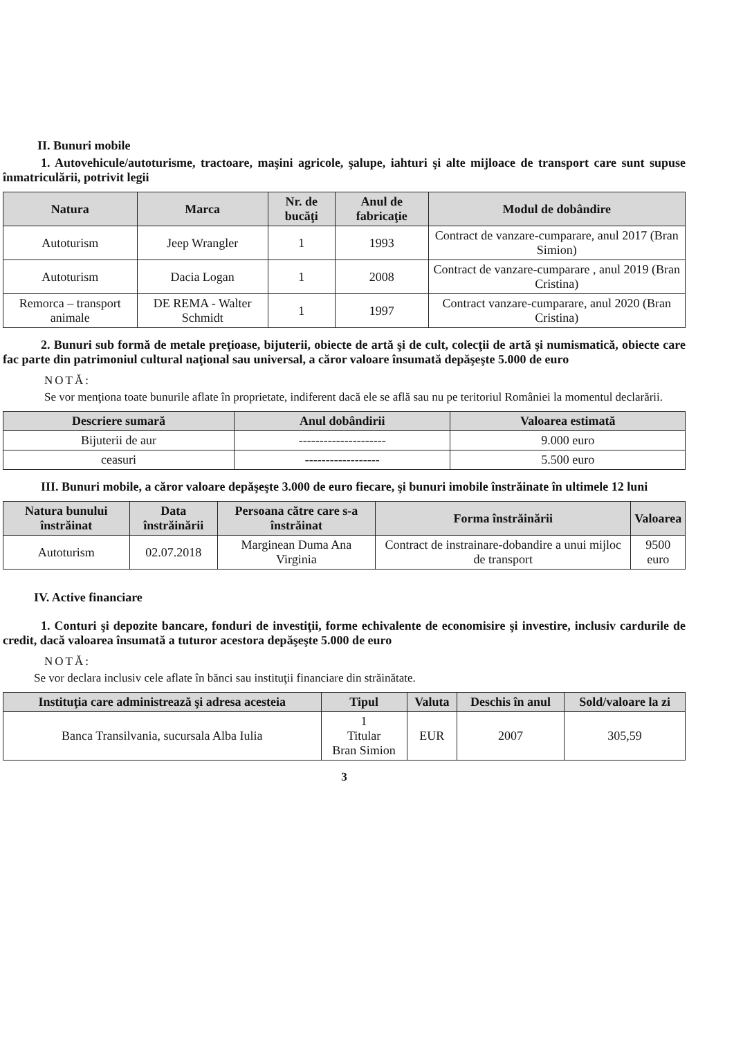II. Bunuri mobile
1. Autovehicule/autoturisme, tractoare, maşini agricole, şalupe, iahturi şi alte mijloace de transport care sunt supuse înmatriculării, potrivit legii
| Natura | Marca | Nr. de bucăţi | Anul de fabricaţie | Modul de dobândire |
| --- | --- | --- | --- | --- |
| Autoturism | Jeep Wrangler | 1 | 1993 | Contract de vanzare-cumparare, anul 2017 (Bran Simion) |
| Autoturism | Dacia Logan | 1 | 2008 | Contract de vanzare-cumparare , anul 2019 (Bran Cristina) |
| Remorca – transport animale | DE REMA - Walter Schmidt | 1 | 1997 | Contract vanzare-cumparare, anul 2020 (Bran Cristina) |
2. Bunuri sub formă de metale preţioase, bijuterii, obiecte de artă şi de cult, colecţii de artă şi numismatică, obiecte care fac parte din patrimoniul cultural naţional sau universal, a căror valoare însumată depăşeşte 5.000 de euro
NOTĂ:
Se vor menţiona toate bunurile aflate în proprietate, indiferent dacă ele se află sau nu pe teritoriul României la momentul declarării.
| Descriere sumară | Anul dobândirii | Valoarea estimată |
| --- | --- | --- |
| Bijuterii de aur | --------------------- | 9.000 euro |
| ceasuri | ------------------ | 5.500 euro |
III. Bunuri mobile, a căror valoare depăşeşte 3.000 de euro fiecare, şi bunuri imobile înstrăinate în ultimele 12 luni
| Natura bunului înstrăinat | Data înstrăinării | Persoana către care s-a înstrăinat | Forma înstrăinării | Valoarea |
| --- | --- | --- | --- | --- |
| Autoturism | 02.07.2018 | Marginean Duma Ana Virginia | Contract de instrainare-dobandire a unui mijloc de transport | 9500 euro |
IV. Active financiare
1. Conturi şi depozite bancare, fonduri de investiţii, forme echivalente de economisire şi investire, inclusiv cardurile de credit, dacă valoarea însumată a tuturor acestora depăşeşte 5.000 de euro
NOTĂ:
Se vor declara inclusiv cele aflate în bănci sau instituţii financiare din străinătate.
| Instituţia care administrează şi adresa acesteia | Tipul | Valuta | Deschis în anul | Sold/valoare la zi |
| --- | --- | --- | --- | --- |
| Banca Transilvania, sucursala Alba Iulia | 1 Titular Bran Simion | EUR | 2007 | 305,59 |
3